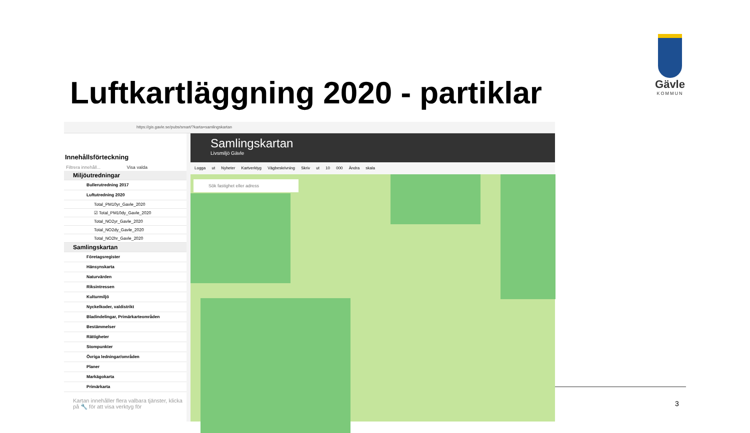Gävle
KOMMUN
Luftkartläggning 2020 - partiklar
https://gis.gavle.se/pubs/smart/?karta=samlingskartan
Innehållsförteckning
Filtrera innehåll... Visa valda
Miljöutredningar
Bullerutredning 2017
Luftutredning 2020
Total_PM10yr_Gavle_2020
☑ Total_PM10dy_Gavle_2020
Total_NO2yr_Gavle_2020
Total_NO2dy_Gavle_2020
Total_NO2hr_Gavle_2020
Samlingskartan
Företagsregister
Hänsynskarta
Naturvärden
Riksintressen
Kulturmiljö
Nyckelkoder, valdistrikt
Bladindelingar, Primärkarteområden
Bestämmelser
Rättigheter
Stompunkter
Övriga ledningar/områden
Planer
Markägokarta
Primärkarta
Kartan innehåller flera valbara tjänster, klicka på 🔧 för att visa verktyg för
Samlingskartan
Livsmiljö Gävle
Logga ut Nyheter Kartverktyg Vägbeskrivning Skriv ut 10 000 Ändra skala
Sök fastighet eller adress
3